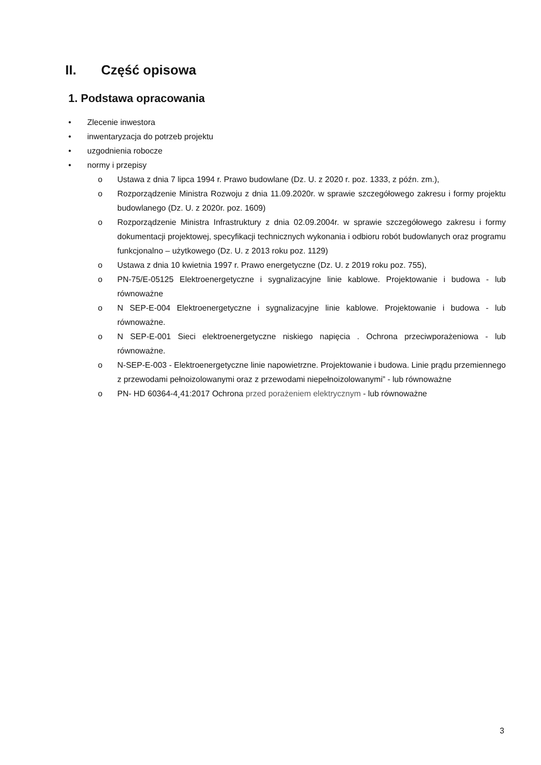II. Część opisowa
1. Podstawa opracowania
• Zlecenie inwestora
• inwentaryzacja do potrzeb projektu
• uzgodnienia robocze
• normy i przepisy
o Ustawa z dnia 7 lipca 1994 r. Prawo budowlane (Dz. U. z 2020 r. poz. 1333, z późn. zm.),
o Rozporządzenie Ministra Rozwoju z dnia 11.09.2020r. w sprawie szczegółowego zakresu i formy projektu budowlanego (Dz. U. z 2020r. poz. 1609)
o Rozporządzenie Ministra Infrastruktury z dnia 02.09.2004r. w sprawie szczegółowego zakresu i formy dokumentacji projektowej, specyfikacji technicznych wykonania i odbioru robót budowlanych oraz programu funkcjonalno – użytkowego (Dz. U. z 2013 roku poz. 1129)
o Ustawa z dnia 10 kwietnia 1997 r. Prawo energetyczne (Dz. U. z 2019 roku poz. 755),
o PN-75/E-05125 Elektroenergetyczne i sygnalizacyjne linie kablowe. Projektowanie i budowa - lub równoważne
o N SEP-E-004 Elektroenergetyczne i sygnalizacyjne linie kablowe. Projektowanie i budowa - lub równoważne.
o N SEP-E-001 Sieci elektroenergetyczne niskiego napięcia . Ochrona przeciwporażeniowa - lub równoważne.
o N-SEP-E-003 - Elektroenergetyczne linie napowietrzne. Projektowanie i budowa. Linie prądu przemiennego z przewodami pełnoizolowanymi oraz z przewodami niepełnoizolowanymi” - lub równoważne
o PN- HD 60364-4¸41:2017 Ochrona przed porażeniem elektrycznym - lub równoważne
3